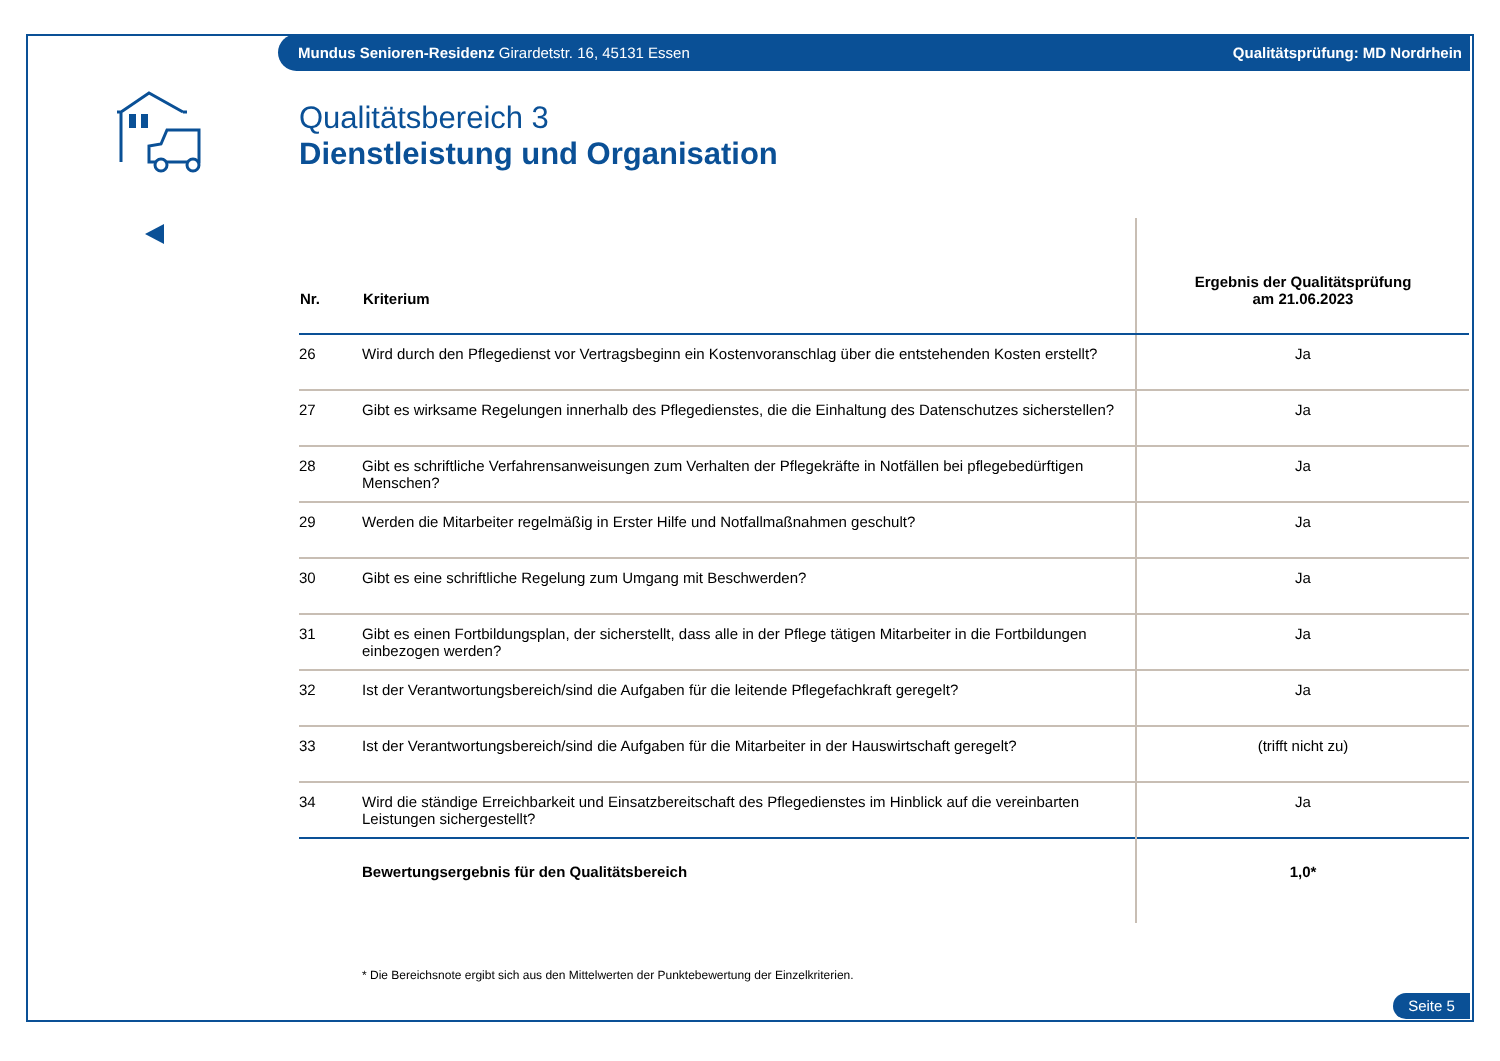Mundus Senioren-Residenz Girardetstr. 16, 45131 Essen Qualitätsprüfung: MD Nordrhein
Qualitätsbereich 3
Dienstleistung und Organisation
| Nr. | Kriterium | Ergebnis der Qualitätsprüfung am 21.06.2023 |
| --- | --- | --- |
| 26 | Wird durch den Pflegedienst vor Vertragsbeginn ein Kostenvoranschlag über die entstehenden Kosten erstellt? | Ja |
| 27 | Gibt es wirksame Regelungen innerhalb des Pflegedienstes, die die Einhaltung des Datenschutzes sicherstellen? | Ja |
| 28 | Gibt es schriftliche Verfahrensanweisungen zum Verhalten der Pflegekräfte in Notfällen bei pflegebedürftigen Menschen? | Ja |
| 29 | Werden die Mitarbeiter regelmäßig in Erster Hilfe und Notfallmaßnahmen geschult? | Ja |
| 30 | Gibt es eine schriftliche Regelung zum Umgang mit Beschwerden? | Ja |
| 31 | Gibt es einen Fortbildungsplan, der sicherstellt, dass alle in der Pflege tätigen Mitarbeiter in die Fortbildungen einbezogen werden? | Ja |
| 32 | Ist der Verantwortungsbereich/sind die Aufgaben für die leitende Pflegefachkraft geregelt? | Ja |
| 33 | Ist der Verantwortungsbereich/sind die Aufgaben für die Mitarbeiter in der Hauswirtschaft geregelt? | (trifft nicht zu) |
| 34 | Wird die ständige Erreichbarkeit und Einsatzbereitschaft des Pflegedienstes im Hinblick auf die vereinbarten Leistungen sichergestellt? | Ja |
| | Bewertungsergebnis für den Qualitätsbereich | 1,0* |
* Die Bereichsnote ergibt sich aus den Mittelwerten der Punktebewertung der Einzelkriterien.
Seite 5